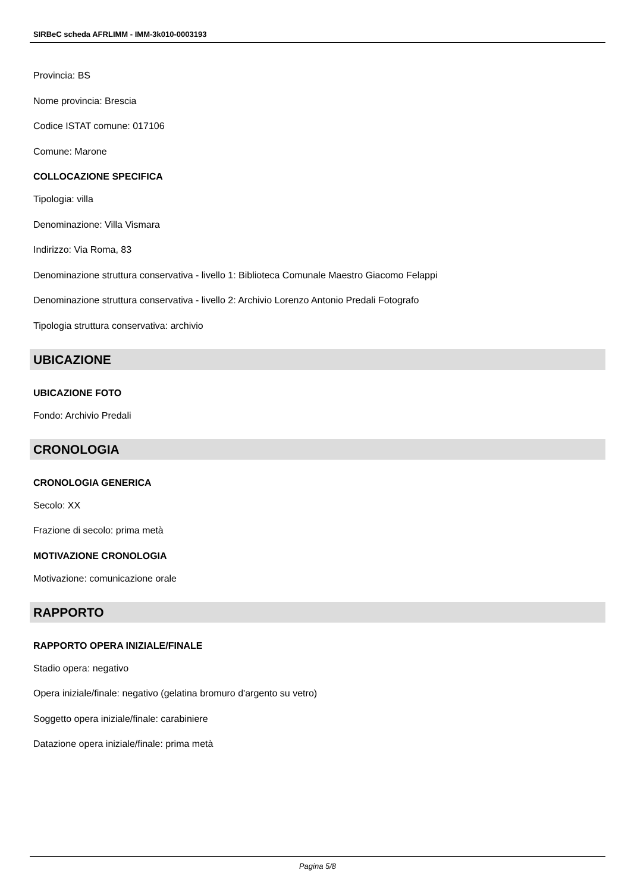SIRBeC scheda AFRLIMM - IMM-3k010-0003193
Provincia: BS
Nome provincia: Brescia
Codice ISTAT comune: 017106
Comune: Marone
COLLOCAZIONE SPECIFICA
Tipologia: villa
Denominazione: Villa Vismara
Indirizzo: Via Roma, 83
Denominazione struttura conservativa - livello 1: Biblioteca Comunale Maestro Giacomo Felappi
Denominazione struttura conservativa - livello 2: Archivio Lorenzo Antonio Predali Fotografo
Tipologia struttura conservativa: archivio
UBICAZIONE
UBICAZIONE FOTO
Fondo: Archivio Predali
CRONOLOGIA
CRONOLOGIA GENERICA
Secolo: XX
Frazione di secolo: prima metà
MOTIVAZIONE CRONOLOGIA
Motivazione: comunicazione orale
RAPPORTO
RAPPORTO OPERA INIZIALE/FINALE
Stadio opera: negativo
Opera iniziale/finale: negativo (gelatina bromuro d'argento su vetro)
Soggetto opera iniziale/finale: carabiniere
Datazione opera iniziale/finale: prima metà
Pagina 5/8